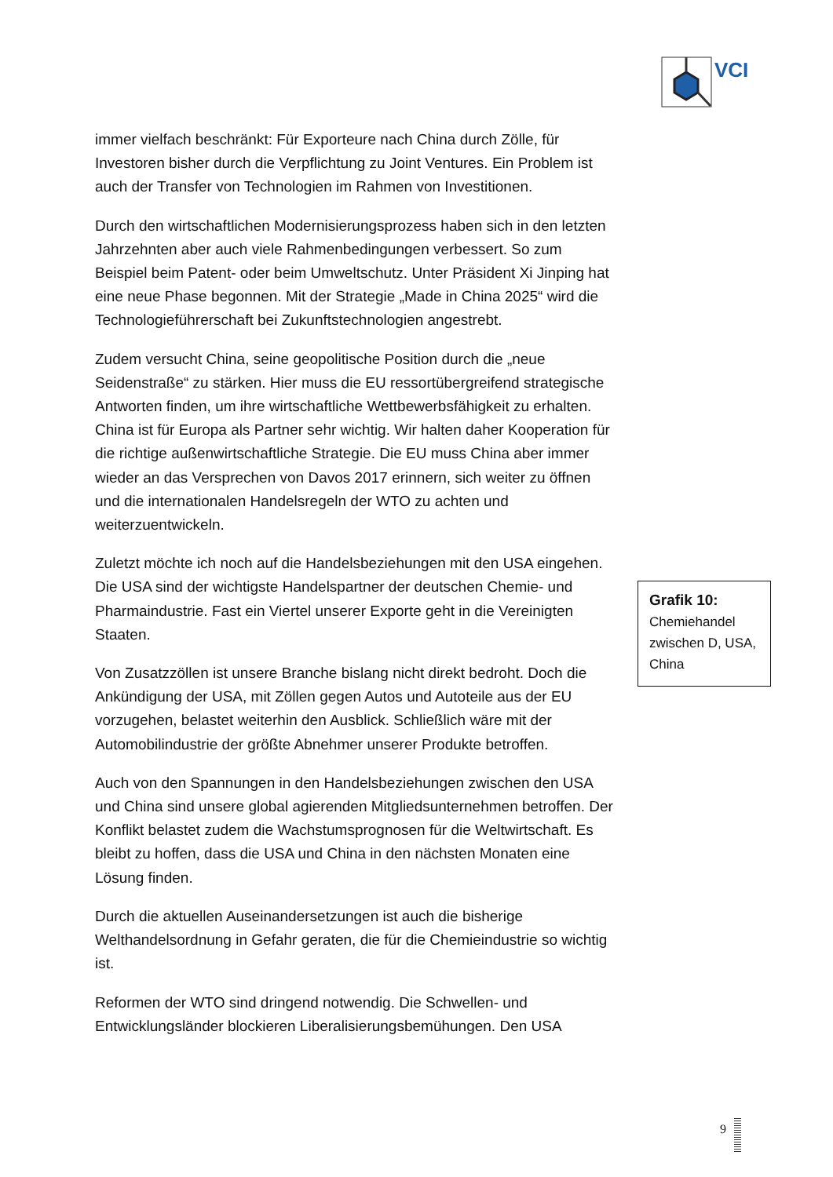VCI
immer vielfach beschränkt: Für Exporteure nach China durch Zölle, für Investoren bisher durch die Verpflichtung zu Joint Ventures. Ein Problem ist auch der Transfer von Technologien im Rahmen von Investitionen.
Durch den wirtschaftlichen Modernisierungsprozess haben sich in den letzten Jahrzehnten aber auch viele Rahmenbedingungen verbessert. So zum Beispiel beim Patent- oder beim Umweltschutz. Unter Präsident Xi Jinping hat eine neue Phase begonnen. Mit der Strategie „Made in China 2025“ wird die Technologieführerschaft bei Zukunftstechnologien angestrebt.
Zudem versucht China, seine geopolitische Position durch die „neue Seidenstraße“ zu stärken. Hier muss die EU ressortübergreifend strategische Antworten finden, um ihre wirtschaftliche Wettbewerbsfähigkeit zu erhalten. China ist für Europa als Partner sehr wichtig. Wir halten daher Kooperation für die richtige außenwirtschaftliche Strategie. Die EU muss China aber immer wieder an das Versprechen von Davos 2017 erinnern, sich weiter zu öffnen und die internationalen Handelsregeln der WTO zu achten und weiterzuentwickeln.
Zuletzt möchte ich noch auf die Handelsbeziehungen mit den USA eingehen. Die USA sind der wichtigste Handelspartner der deutschen Chemie- und Pharmaindustrie. Fast ein Viertel unserer Exporte geht in die Vereinigten Staaten.
Von Zusatzzöllen ist unsere Branche bislang nicht direkt bedroht. Doch die Ankündigung der USA, mit Zöllen gegen Autos und Autoteile aus der EU vorzugehen, belastet weiterhin den Ausblick. Schließlich wäre mit der Automobilindustrie der größte Abnehmer unserer Produkte betroffen.
Auch von den Spannungen in den Handelsbeziehungen zwischen den USA und China sind unsere global agierenden Mitgliedsunternehmen betroffen. Der Konflikt belastet zudem die Wachstumsprognosen für die Weltwirtschaft. Es bleibt zu hoffen, dass die USA und China in den nächsten Monaten eine Lösung finden.
Durch die aktuellen Auseinandersetzungen ist auch die bisherige Welthandelsordnung in Gefahr geraten, die für die Chemieindustrie so wichtig ist.
Reformen der WTO sind dringend notwendig. Die Schwellen- und Entwicklungsländer blockieren Liberalisierungsbemühungen. Den USA
Grafik 10:
Chemiehandel zwischen D, USA, China
9